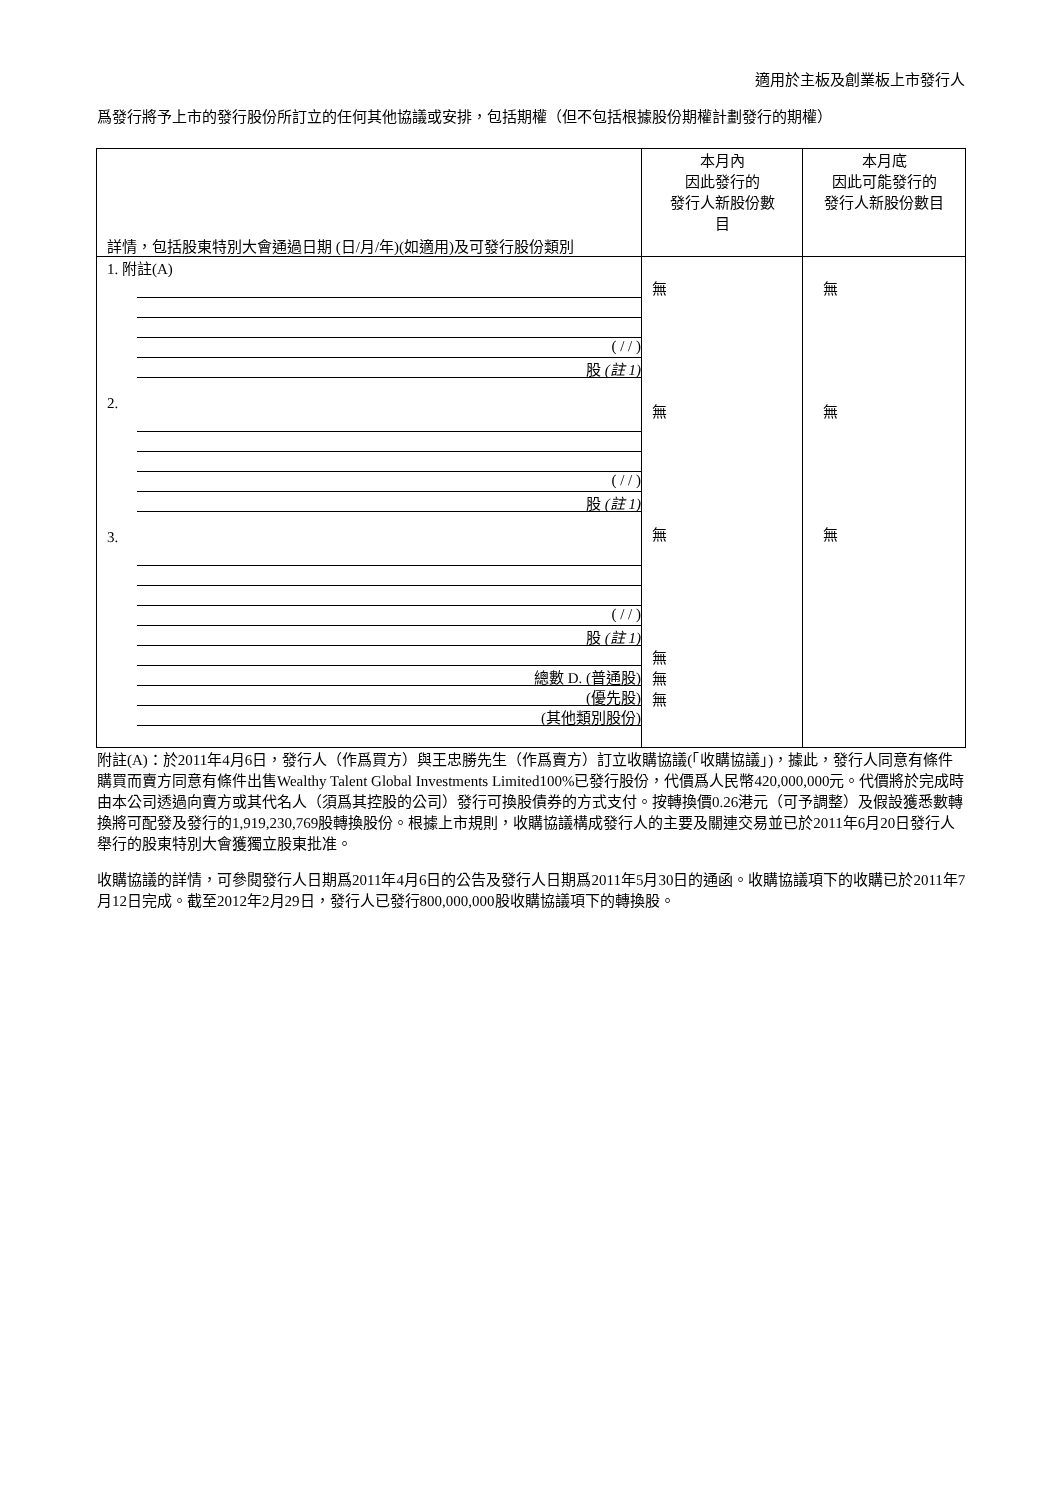適用於主板及創業板上市發行人
爲發行將予上市的發行股份所訂立的任何其他協議或安排，包括期權（但不包括根據股份期權計劃發行的期權）
| 詳情，包括股東特別大會通過日期 (日/月/年)(如適用)及可發行股份類別 | 本月內 因此發行的 發行人新股份數 目 | 本月底 因此可能發行的 發行人新股份數目 |
| 1. 附註(A) ( / / ) 股 (註 1) 2. ( / / ) 股 (註 1) 3. ( / / ) 股 (註 1) 總數 D. (普通股) (優先股) (其他類別股份) | 無 無 無 無 無 無 | 無 無 無 |
附註(A)：於2011年4月6日，發行人（作爲買方）與王忠勝先生（作爲賣方）訂立收購協議(「收購協議」)，據此，發行人同意有條件購買而賣方同意有條件出售Wealthy Talent Global Investments Limited100%已發行股份，代價爲人民幣420,000,000元。代價將於完成時由本公司透過向賣方或其代名人（須爲其控股的公司）發行可換股債券的方式支付。按轉換價0.26港元（可予調整）及假設獲悉數轉換將可配發及發行的1,919,230,769股轉換股份。根據上市規則，收購協議構成發行人的主要及關連交易並已於2011年6月20日發行人舉行的股東特別大會獲獨立股東批准。
收購協議的詳情，可參閱發行人日期爲2011年4月6日的公告及發行人日期爲2011年5月30日的通函。收購協議項下的收購已於2011年7月12日完成。截至2012年2月29日，發行人已發行800,000,000股收購協議項下的轉換股。